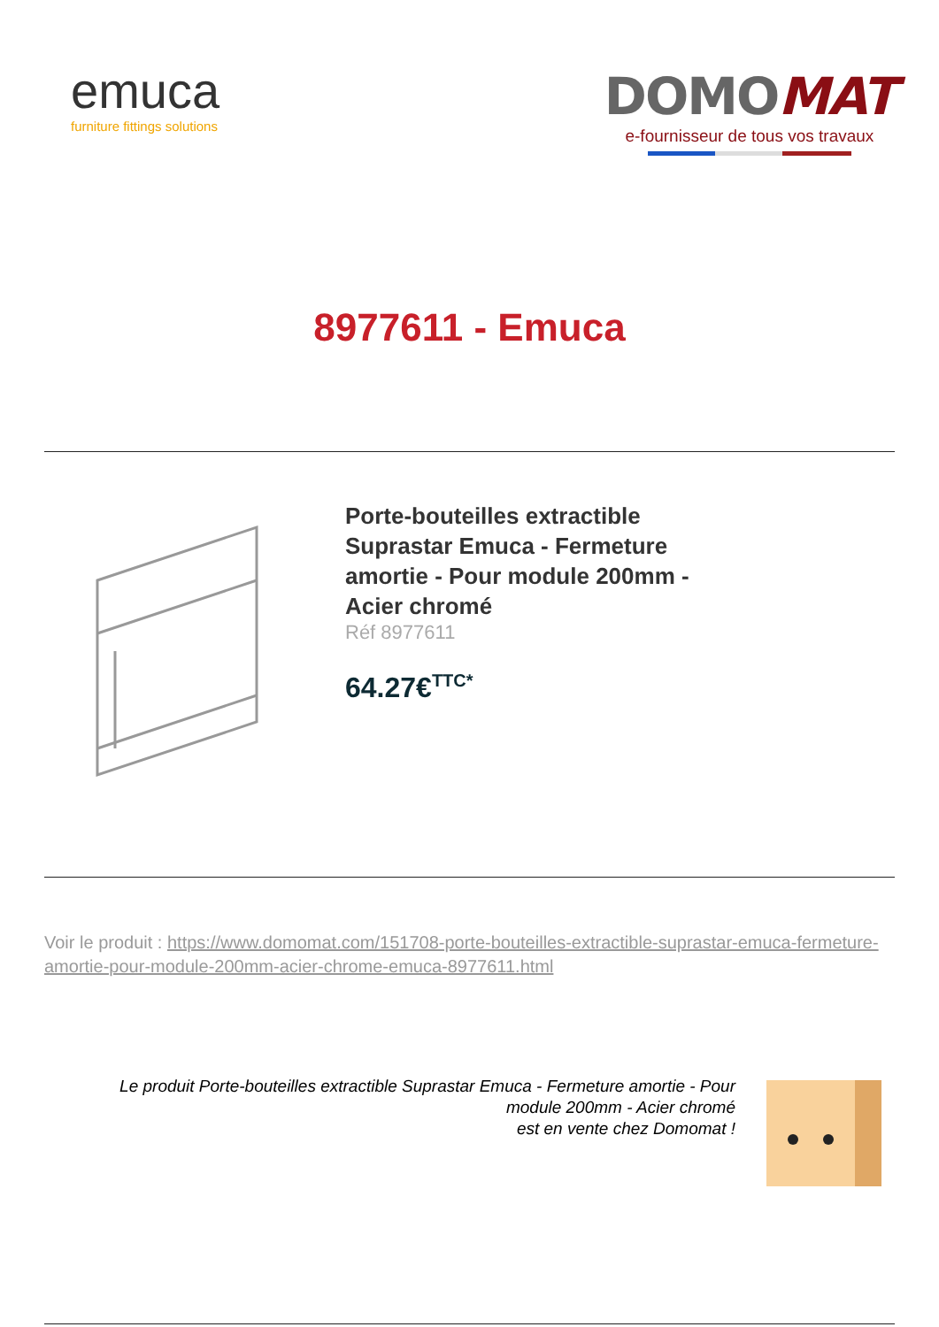emuca
furniture fittings solutions
DOMOMAT
e-fournisseur de tous vos travaux
8977611 - Emuca
Porte-bouteilles extractible Suprastar Emuca - Fermeture amortie - Pour module 200mm - Acier chromé
Réf 8977611
64.27€<sup>TTC*</sup>
Voir le produit : https://www.domomat.com/151708-porte-bouteilles-extractible-suprastar-emuca-fermeture-amortie-pour-module-200mm-acier-chrome-emuca-8977611.html
Le produit Porte-bouteilles extractible Suprastar Emuca - Fermeture amortie - Pour module 200mm - Acier chromé
est en vente chez Domomat !